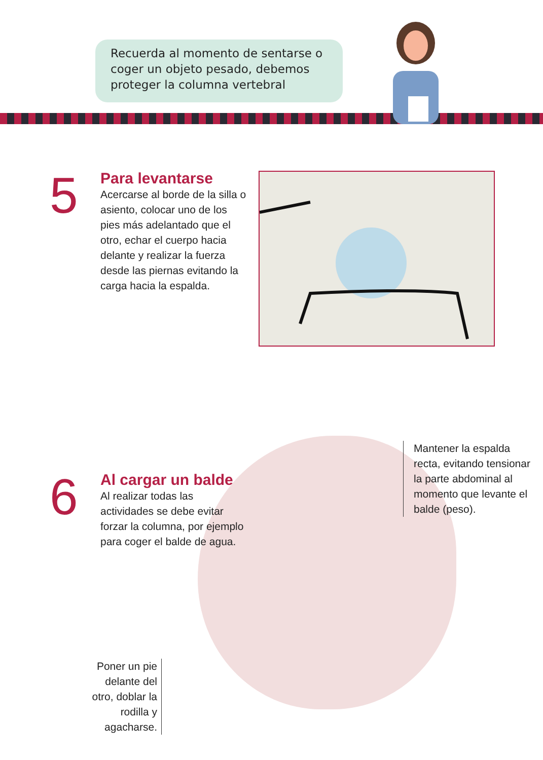Recuerda al momento de sentarse o coger un objeto pesado, debemos proteger la columna vertebral
5
Para levantarse
Acercarse al borde de la silla o asiento, colocar uno de los pies más adelantado que el otro, echar el cuerpo hacia delante y realizar la fuerza desde las piernas evitando la carga hacia la espalda.
6
Al cargar un balde
Al realizar todas las actividades se debe evitar forzar la columna, por ejemplo para coger el balde de agua.
Mantener la espalda recta, evitando tensionar la parte abdominal al momento que levante el balde (peso).
Poner un pie delante del otro, doblar la rodilla y agacharse.